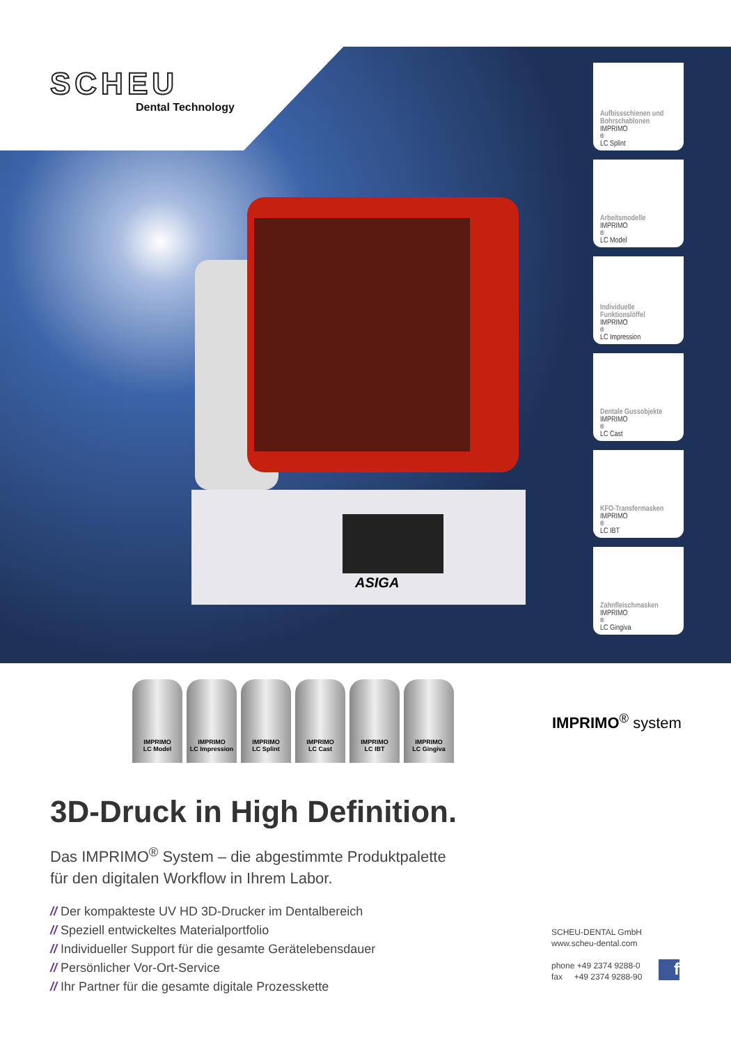SCHEU
Dental Technology
ASIGA
Aufbissschienen und Bohrschablonen
IMPRIMO<sup>®</sup> LC Splint
Arbeitsmodelle
IMPRIMO<sup>®</sup> LC Model
Individuelle Funktionslöffel
IMPRIMO<sup>®</sup> LC Impression
Dentale Gussobjekte
IMPRIMO<sup>®</sup> LC Cast
KFO-Transfermasken
IMPRIMO<sup>®</sup> LC IBT
Zahnfleischmasken
IMPRIMO<sup>®</sup> LC Gingiva
IMPRIMO
LC Model
IMPRIMO
LC Impression
IMPRIMO
LC Splint
IMPRIMO
LC Cast
IMPRIMO
LC IBT
IMPRIMO
LC Gingiva
IMPRIMO<sup>®</sup> system
3D-Druck in High Definition.
Das IMPRIMO<sup>®</sup> System – die abgestimmte Produktpalette
für den digitalen Workflow in Ihrem Labor.
// Der kompakteste UV HD 3D-Drucker im Dentalbereich
// Speziell entwickeltes Materialportfolio
// Individueller Support für die gesamte Gerätelebensdauer
// Persönlicher Vor-Ort-Service
// Ihr Partner für die gesamte digitale Prozesskette
SCHEU-DENTAL GmbH
www.scheu-dental.com
phone +49 2374 9288-0
fax +49 2374 9288-90
f